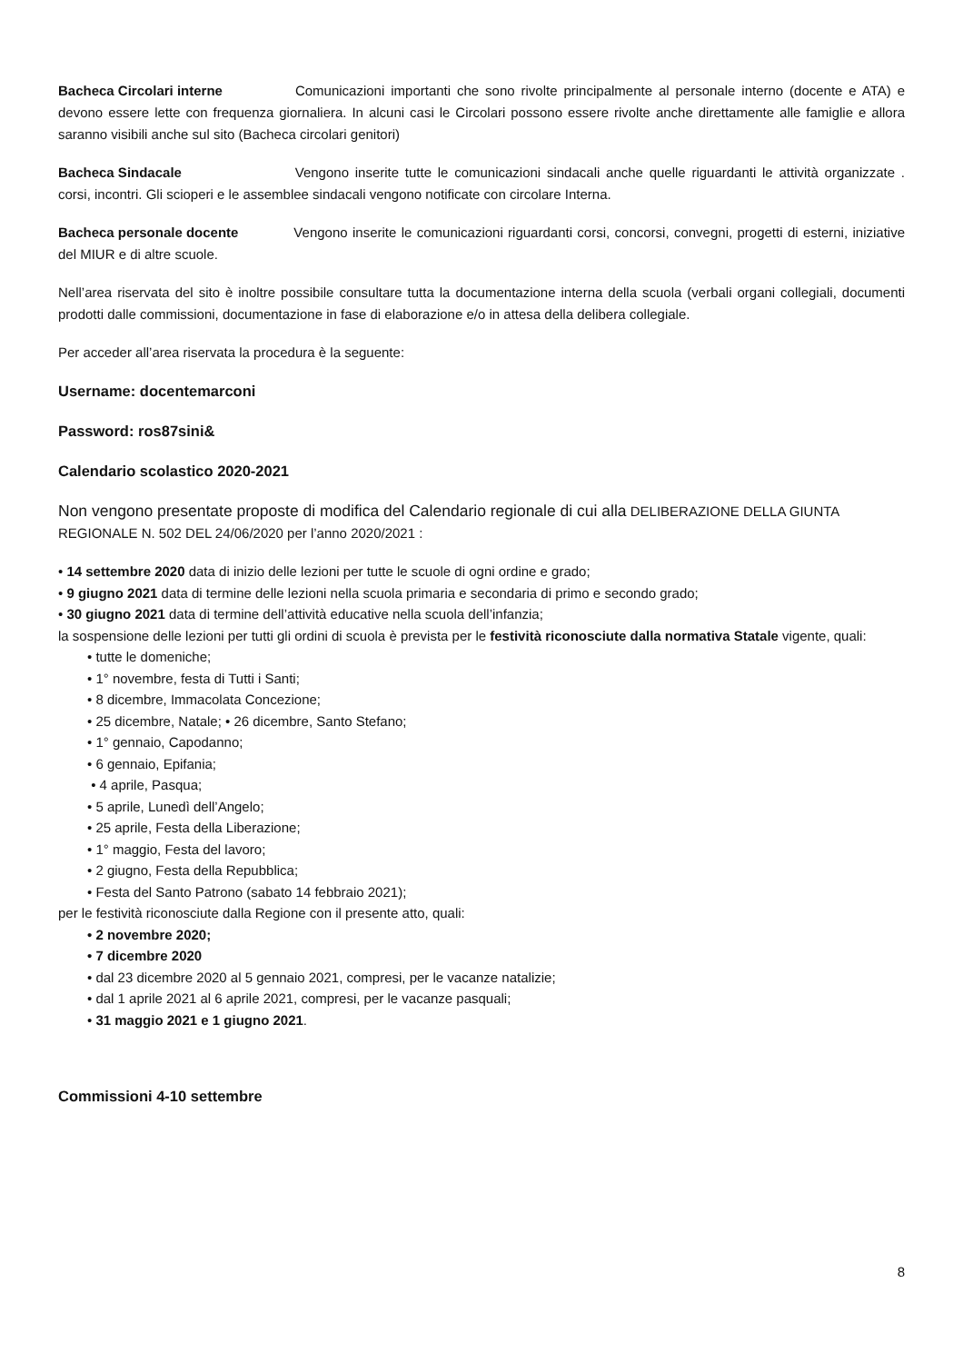Bacheca Circolari interne Comunicazioni importanti che sono rivolte principalmente al personale interno (docente e ATA) e devono essere lette con frequenza giornaliera. In alcuni casi le Circolari possono essere rivolte anche direttamente alle famiglie e allora saranno visibili anche sul sito (Bacheca circolari genitori)
Bacheca Sindacale Vengono inserite tutte le comunicazioni sindacali anche quelle riguardanti le attività organizzate . corsi, incontri. Gli scioperi e le assemblee sindacali vengono notificate con circolare Interna.
Bacheca personale docente Vengono inserite le comunicazioni riguardanti corsi, concorsi, convegni, progetti di esterni, iniziative del MIUR e di altre scuole.
Nell’area riservata del sito è inoltre possibile consultare tutta la documentazione interna della scuola (verbali organi collegiali, documenti prodotti dalle commissioni, documentazione in fase di elaborazione e/o in attesa della delibera collegiale.
Per acceder all’area riservata la procedura è la seguente:
Username: docentemarconi
Password: ros87sini&
Calendario scolastico 2020-2021
Non vengono presentate proposte di modifica del Calendario regionale di cui alla DELIBERAZIONE DELLA GIUNTA REGIONALE N. 502 DEL 24/06/2020 per l’anno 2020/2021 :
• 14 settembre 2020 data di inizio delle lezioni per tutte le scuole di ogni ordine e grado;
• 9 giugno 2021 data di termine delle lezioni nella scuola primaria e secondaria di primo e secondo grado;
• 30 giugno 2021 data di termine dell’attività educative nella scuola dell’infanzia;
la sospensione delle lezioni per tutti gli ordini di scuola è prevista per le festività riconosciute dalla normativa Statale vigente, quali:
• tutte le domeniche;
• 1° novembre, festa di Tutti i Santi;
• 8 dicembre, Immacolata Concezione;
• 25 dicembre, Natale; • 26 dicembre, Santo Stefano;
• 1° gennaio, Capodanno;
• 6 gennaio, Epifania;
• 4 aprile, Pasqua;
• 5 aprile, Lunedì dell’Angelo;
• 25 aprile, Festa della Liberazione;
• 1° maggio, Festa del lavoro;
• 2 giugno, Festa della Repubblica;
• Festa del Santo Patrono (sabato 14 febbraio 2021);
per le festività riconosciute dalla Regione con il presente atto, quali:
• 2 novembre 2020;
• 7 dicembre 2020
• dal 23 dicembre 2020 al 5 gennaio 2021, compresi, per le vacanze natalizie;
• dal 1 aprile 2021 al 6 aprile 2021, compresi, per le vacanze pasquali;
• 31 maggio 2021 e 1 giugno 2021.
Commissioni 4-10 settembre
8